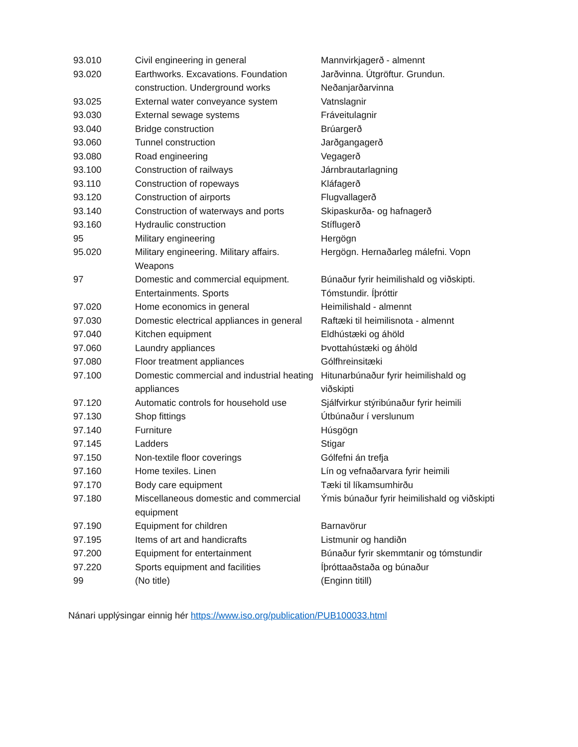| 93.010 | Civil engineering in general | Mannvirkjagerð - almennt |
| 93.020 | Earthworks. Excavations. Foundation construction. Underground works | Jarðvinna. Útgröftur. Grundun. Neðanjarðarvinna |
| 93.025 | External water conveyance system | Vatnslagnir |
| 93.030 | External sewage systems | Fráveitulagnir |
| 93.040 | Bridge construction | Brúargerð |
| 93.060 | Tunnel construction | Jarðgangagerð |
| 93.080 | Road engineering | Vegagerð |
| 93.100 | Construction of railways | Járnbrautarlagning |
| 93.110 | Construction of ropeways | Kláfagerð |
| 93.120 | Construction of airports | Flugvallagerð |
| 93.140 | Construction of waterways and ports | Skipaskurða- og hafnagerð |
| 93.160 | Hydraulic construction | Stíflugerð |
| 95 | Military engineering | Hergögn |
| 95.020 | Military engineering. Military affairs. Weapons | Hergögn. Hernaðarleg málefni. Vopn |
| 97 | Domestic and commercial equipment. Entertainments. Sports | Búnaður fyrir heimilishald og viðskipti. Tómstundir. Íþróttir |
| 97.020 | Home economics in general | Heimilishald - almennt |
| 97.030 | Domestic electrical appliances in general | Raftæki til heimilisnota - almennt |
| 97.040 | Kitchen equipment | Eldhústæki og áhöld |
| 97.060 | Laundry appliances | Þvottahústæki og áhöld |
| 97.080 | Floor treatment appliances | Gólfhreinsitæki |
| 97.100 | Domestic commercial and industrial heating appliances | Hitunarbúnaður fyrir heimilishald og viðskipti |
| 97.120 | Automatic controls for household use | Sjálfvirkur stýribúnaður fyrir heimili |
| 97.130 | Shop fittings | Útbúnaður í verslunum |
| 97.140 | Furniture | Húsgögn |
| 97.145 | Ladders | Stigar |
| 97.150 | Non-textile floor coverings | Gólfefni án trefja |
| 97.160 | Home texiles. Linen | Lín og vefnaðarvara fyrir heimili |
| 97.170 | Body care equipment | Tæki til líkamsumhirðu |
| 97.180 | Miscellaneous domestic and commercial equipment | Ýmis búnaður fyrir heimilishald og viðskipti |
| 97.190 | Equipment for children | Barnavörur |
| 97.195 | Items of art and handicrafts | Listmunir og handiðn |
| 97.200 | Equipment for entertainment | Búnaður fyrir skemmtanir og tómstundir |
| 97.220 | Sports equipment and facilities | Íþróttaaðstaða og búnaður |
| 99 | (No title) | (Enginn titill) |
Nánari upplýsingar einnig hér https://www.iso.org/publication/PUB100033.html